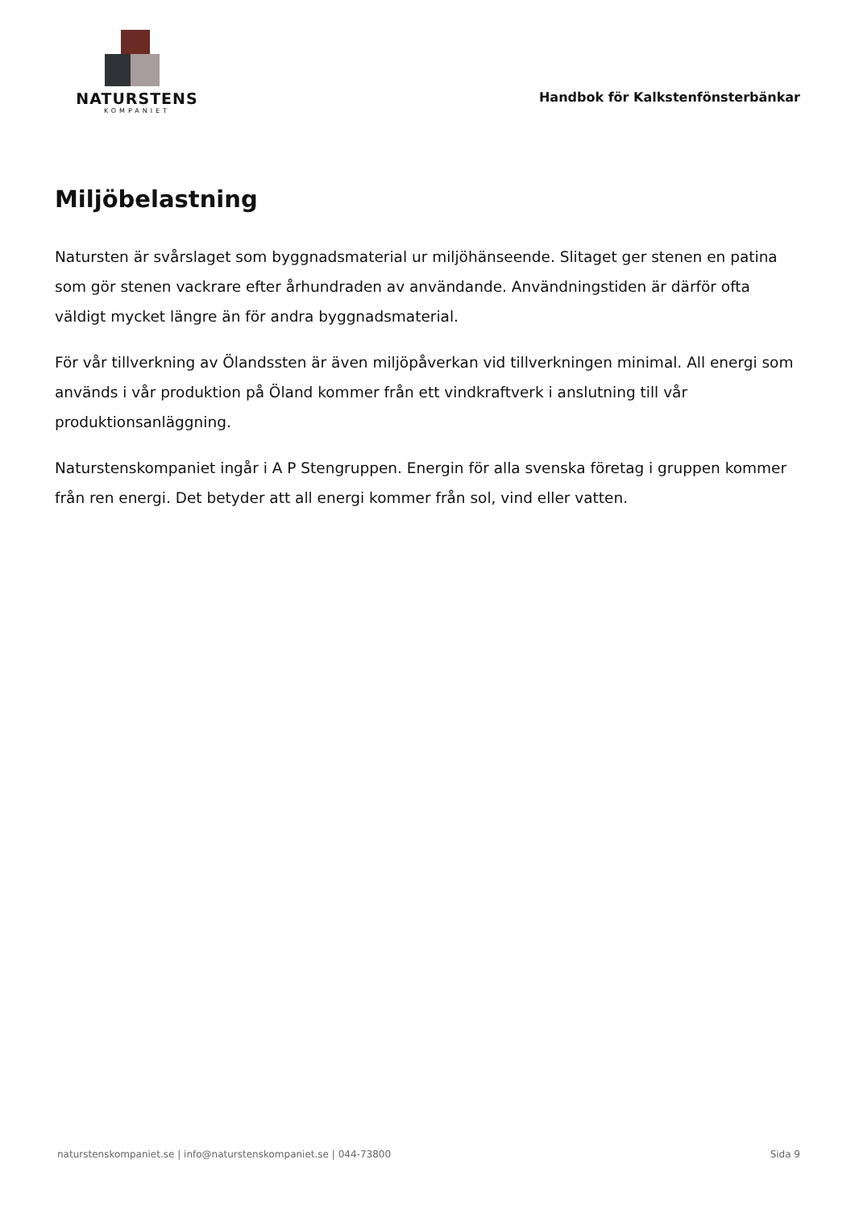NATURSTENS
KOMPANIET
Handbok för Kalkstenfönsterbänkar
Miljöbelastning
Natursten är svårslaget som byggnadsmaterial ur miljöhänseende. Slitaget ger stenen en patina som gör stenen vackrare efter århundraden av användande. Användningstiden är därför ofta väldigt mycket längre än för andra byggnadsmaterial.
För vår tillverkning av Ölandssten är även miljöpåverkan vid tillverkningen minimal. All energi som används i vår produktion på Öland kommer från ett vindkraftverk i anslutning till vår produktionsanläggning.
Naturstenskompaniet ingår i A P Stengruppen. Energin för alla svenska företag i gruppen kommer från ren energi. Det betyder att all energi kommer från sol, vind eller vatten.
naturstenskompaniet.se | info@naturstenskompaniet.se | 044-73800 Sida 9